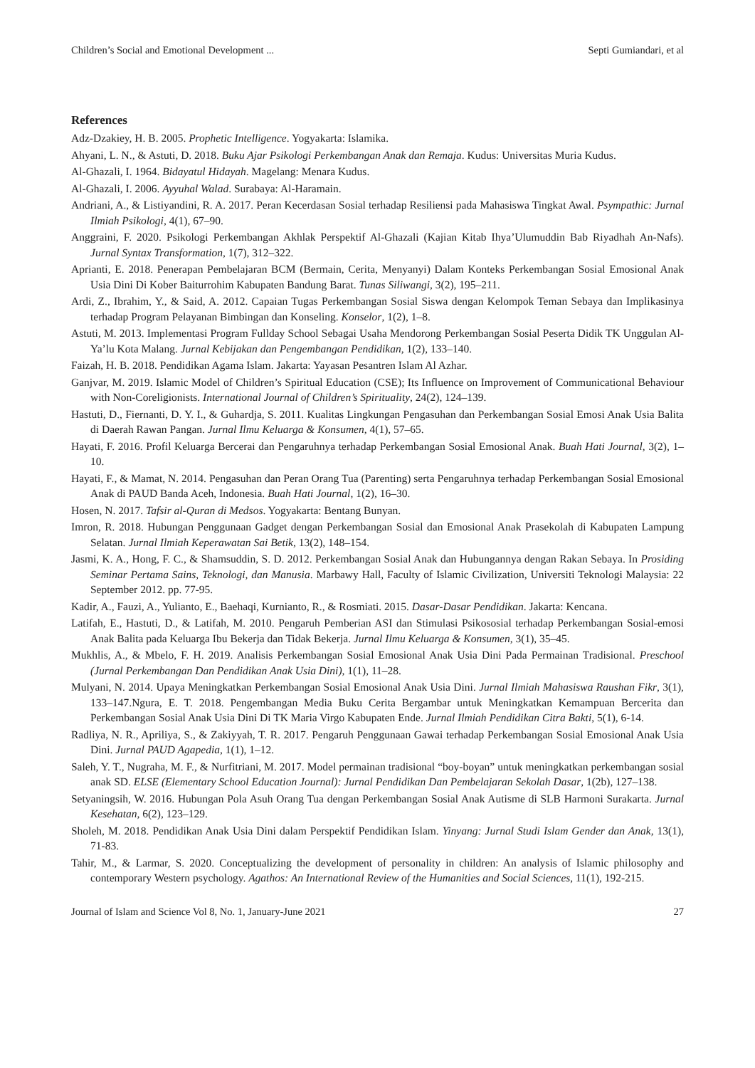Children’s Social and Emotional Development ... Septi Gumiandari, et al
References
Adz-Dzakiey, H. B. 2005. Prophetic Intelligence. Yogyakarta: Islamika.
Ahyani, L. N., & Astuti, D. 2018. Buku Ajar Psikologi Perkembangan Anak dan Remaja. Kudus: Universitas Muria Kudus.
Al-Ghazali, I. 1964. Bidayatul Hidayah. Magelang: Menara Kudus.
Al-Ghazali, I. 2006. Ayyuhal Walad. Surabaya: Al-Haramain.
Andriani, A., & Listiyandini, R. A. 2017. Peran Kecerdasan Sosial terhadap Resiliensi pada Mahasiswa Tingkat Awal. Psympathic: Jurnal Ilmiah Psikologi, 4(1), 67–90.
Anggraini, F. 2020. Psikologi Perkembangan Akhlak Perspektif Al-Ghazali (Kajian Kitab Ihya’Ulumuddin Bab Riyadhah An-Nafs). Jurnal Syntax Transformation, 1(7), 312–322.
Aprianti, E. 2018. Penerapan Pembelajaran BCM (Bermain, Cerita, Menyanyi) Dalam Konteks Perkembangan Sosial Emosional Anak Usia Dini Di Kober Baiturrohim Kabupaten Bandung Barat. Tunas Siliwangi, 3(2), 195–211.
Ardi, Z., Ibrahim, Y., & Said, A. 2012. Capaian Tugas Perkembangan Sosial Siswa dengan Kelompok Teman Sebaya dan Implikasinya terhadap Program Pelayanan Bimbingan dan Konseling. Konselor, 1(2), 1–8.
Astuti, M. 2013. Implementasi Program Fullday School Sebagai Usaha Mendorong Perkembangan Sosial Peserta Didik TK Unggulan Al-Ya’lu Kota Malang. Jurnal Kebijakan dan Pengembangan Pendidikan, 1(2), 133–140.
Faizah, H. B. 2018. Pendidikan Agama Islam. Jakarta: Yayasan Pesantren Islam Al Azhar.
Ganjvar, M. 2019. Islamic Model of Children’s Spiritual Education (CSE); Its Influence on Improvement of Communicational Behaviour with Non-Coreligionists. International Journal of Children’s Spirituality, 24(2), 124–139.
Hastuti, D., Fiernanti, D. Y. I., & Guhardja, S. 2011. Kualitas Lingkungan Pengasuhan dan Perkembangan Sosial Emosi Anak Usia Balita di Daerah Rawan Pangan. Jurnal Ilmu Keluarga & Konsumen, 4(1), 57–65.
Hayati, F. 2016. Profil Keluarga Bercerai dan Pengaruhnya terhadap Perkembangan Sosial Emosional Anak. Buah Hati Journal, 3(2), 1–10.
Hayati, F., & Mamat, N. 2014. Pengasuhan dan Peran Orang Tua (Parenting) serta Pengaruhnya terhadap Perkembangan Sosial Emosional Anak di PAUD Banda Aceh, Indonesia. Buah Hati Journal, 1(2), 16–30.
Hosen, N. 2017. Tafsir al-Quran di Medsos. Yogyakarta: Bentang Bunyan.
Imron, R. 2018. Hubungan Penggunaan Gadget dengan Perkembangan Sosial dan Emosional Anak Prasekolah di Kabupaten Lampung Selatan. Jurnal Ilmiah Keperawatan Sai Betik, 13(2), 148–154.
Jasmi, K. A., Hong, F. C., & Shamsuddin, S. D. 2012. Perkembangan Sosial Anak dan Hubungannya dengan Rakan Sebaya. In Prosiding Seminar Pertama Sains, Teknologi, dan Manusia. Marbawy Hall, Faculty of Islamic Civilization, Universiti Teknologi Malaysia: 22 September 2012. pp. 77-95.
Kadir, A., Fauzi, A., Yulianto, E., Baehaqi, Kurnianto, R., & Rosmiati. 2015. Dasar-Dasar Pendidikan. Jakarta: Kencana.
Latifah, E., Hastuti, D., & Latifah, M. 2010. Pengaruh Pemberian ASI dan Stimulasi Psikososial terhadap Perkembangan Sosial-emosi Anak Balita pada Keluarga Ibu Bekerja dan Tidak Bekerja. Jurnal Ilmu Keluarga & Konsumen, 3(1), 35–45.
Mukhlis, A., & Mbelo, F. H. 2019. Analisis Perkembangan Sosial Emosional Anak Usia Dini Pada Permainan Tradisional. Preschool (Jurnal Perkembangan Dan Pendidikan Anak Usia Dini), 1(1), 11–28.
Mulyani, N. 2014. Upaya Meningkatkan Perkembangan Sosial Emosional Anak Usia Dini. Jurnal Ilmiah Mahasiswa Raushan Fikr, 3(1), 133–147.Ngura, E. T. 2018. Pengembangan Media Buku Cerita Bergambar untuk Meningkatkan Kemampuan Bercerita dan Perkembangan Sosial Anak Usia Dini Di TK Maria Virgo Kabupaten Ende. Jurnal Ilmiah Pendidikan Citra Bakti, 5(1), 6-14.
Radliya, N. R., Apriliya, S., & Zakiyyah, T. R. 2017. Pengaruh Penggunaan Gawai terhadap Perkembangan Sosial Emosional Anak Usia Dini. Jurnal PAUD Agapedia, 1(1), 1–12.
Saleh, Y. T., Nugraha, M. F., & Nurfitriani, M. 2017. Model permainan tradisional “boy-boyan” untuk meningkatkan perkembangan sosial anak SD. ELSE (Elementary School Education Journal): Jurnal Pendidikan Dan Pembelajaran Sekolah Dasar, 1(2b), 127–138.
Setyaningsih, W. 2016. Hubungan Pola Asuh Orang Tua dengan Perkembangan Sosial Anak Autisme di SLB Harmoni Surakarta. Jurnal Kesehatan, 6(2), 123–129.
Sholeh, M. 2018. Pendidikan Anak Usia Dini dalam Perspektif Pendidikan Islam. Yinyang: Jurnal Studi Islam Gender dan Anak, 13(1), 71-83.
Tahir, M., & Larmar, S. 2020. Conceptualizing the development of personality in children: An analysis of Islamic philosophy and contemporary Western psychology. Agathos: An International Review of the Humanities and Social Sciences, 11(1), 192-215.
Journal of Islam and Science Vol 8, No. 1, January-June 2021 27